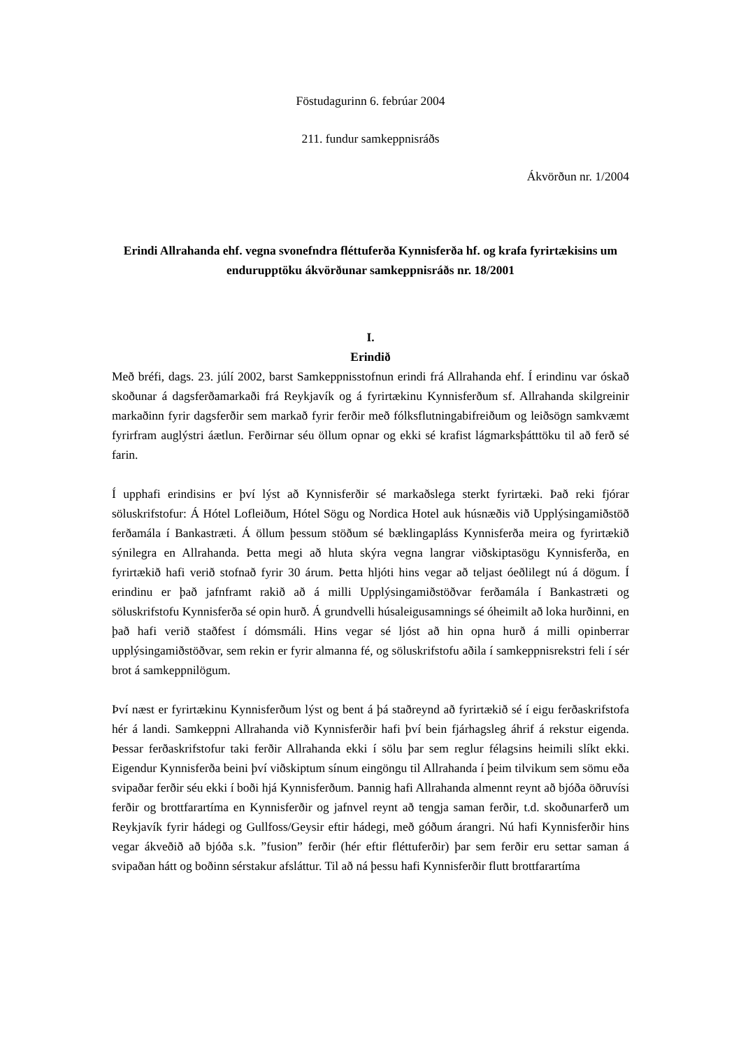Föstudagurinn 6. febrúar 2004
211. fundur samkeppnisráðs
Ákvörðun nr. 1/2004
Erindi Allrahanda ehf. vegna svonefndra fléttuferða Kynnisferða hf. og krafa fyrirtækisins um endurupptöku ákvörðunar samkeppnisráðs nr. 18/2001
I.
Erindið
Með bréfi, dags. 23. júlí 2002, barst Samkeppnisstofnun erindi frá Allrahanda ehf. Í erindinu var óskað skoðunar á dagsferðamarkaði frá Reykjavík og á fyrirtækinu Kynnisferðum sf. Allrahanda skilgreinir markaðinn fyrir dagsferðir sem markað fyrir ferðir með fólksflutningabifreiðum og leiðsögn samkvæmt fyrirfram auglýstri áætlun. Ferðirnar séu öllum opnar og ekki sé krafist lágmarksþátttöku til að ferð sé farin.
Í upphafi erindisins er því lýst að Kynnisferðir sé markaðslega sterkt fyrirtæki. Það reki fjórar söluskrifstofur: Á Hótel Lofleiðum, Hótel Sögu og Nordica Hotel auk húsnæðis við Upplýsingamiðstöð ferðamála í Bankastræti. Á öllum þessum stöðum sé bæklingapláss Kynnisferða meira og fyrirtækið sýnilegra en Allrahanda. Þetta megi að hluta skýra vegna langrar viðskiptasögu Kynnisferða, en fyrirtækið hafi verið stofnað fyrir 30 árum. Þetta hljóti hins vegar að teljast óeðlilegt nú á dögum. Í erindinu er það jafnframt rakið að á milli Upplýsingamiðstöðvar ferðamála í Bankastræti og söluskrifstofu Kynnisferða sé opin hurð. Á grundvelli húsaleigusamnings sé óheimilt að loka hurðinni, en það hafi verið staðfest í dómsmáli. Hins vegar sé ljóst að hin opna hurð á milli opinberrar upplýsingamiðstöðvar, sem rekin er fyrir almanna fé, og söluskrifstofu aðila í samkeppnisrekstri feli í sér brot á samkeppnilögum.
Því næst er fyrirtækinu Kynnisferðum lýst og bent á þá staðreynd að fyrirtækið sé í eigu ferðaskrifstofa hér á landi. Samkeppni Allrahanda við Kynnisferðir hafi því bein fjárhagsleg áhrif á rekstur eigenda. Þessar ferðaskrifstofur taki ferðir Allrahanda ekki í sölu þar sem reglur félagsins heimili slíkt ekki. Eigendur Kynnisferða beini því viðskiptum sínum eingöngu til Allrahanda í þeim tilvikum sem sömu eða svipaðar ferðir séu ekki í boði hjá Kynnisferðum. Þannig hafi Allrahanda almennt reynt að bjóða öðruvísi ferðir og brottfarartíma en Kynnisferðir og jafnvel reynt að tengja saman ferðir, t.d. skoðunarferð um Reykjavík fyrir hádegi og Gullfoss/Geysir eftir hádegi, með góðum árangri. Nú hafi Kynnisferðir hins vegar ákveðið að bjóða s.k. ”fusion” ferðir (hér eftir fléttuferðir) þar sem ferðir eru settar saman á svipaðan hátt og boðinn sérstakur afsláttur. Til að ná þessu hafi Kynnisferðir flutt brottfarartíma